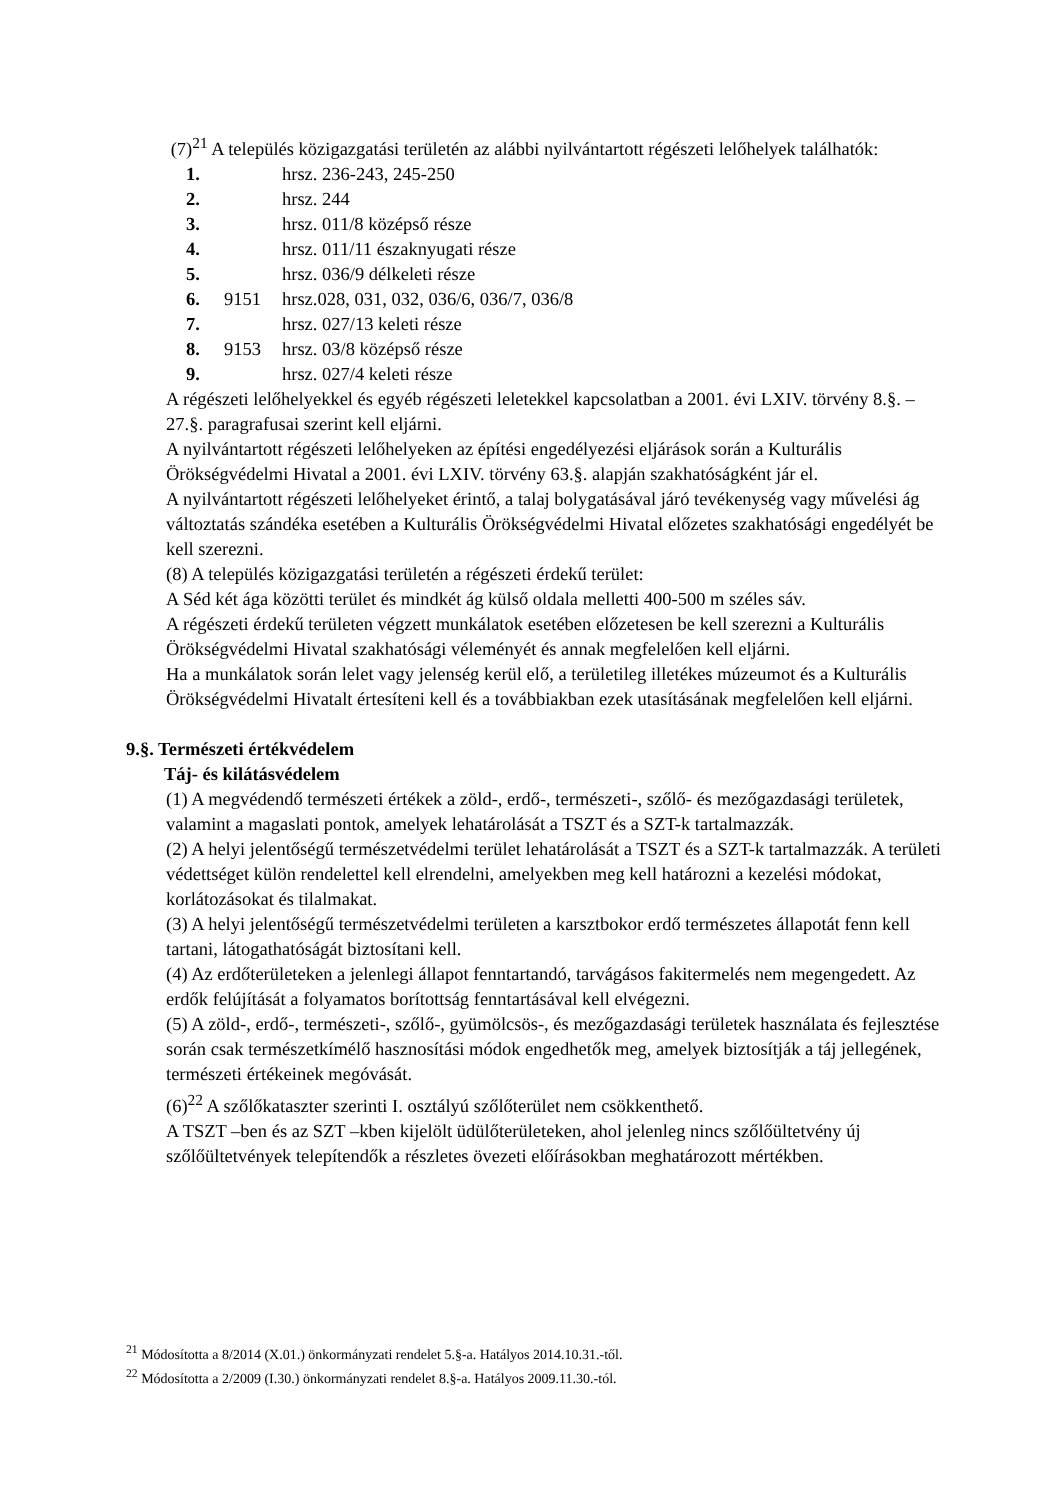(7)<sup>21</sup> A település közigazgatási területén az alábbi nyilvántartott régészeti lelőhelyek találhatók:
| 1. | | hrsz. 236-243, 245-250 |
| 2. | | hrsz. 244 |
| 3. | | hrsz. 011/8 középső része |
| 4. | | hrsz. 011/11 északnyugati része |
| 5. | | hrsz. 036/9 délkeleti része |
| 6. | 9151 | hrsz.028, 031, 032, 036/6, 036/7, 036/8 |
| 7. | | hrsz. 027/13 keleti része |
| 8. | 9153 | hrsz. 03/8 középső része |
| 9. | | hrsz. 027/4 keleti része |
A régészeti lelőhelyekkel és egyéb régészeti leletekkel kapcsolatban a 2001. évi LXIV. törvény 8.§. – 27.§. paragrafusai szerint kell eljárni.
A nyilvántartott régészeti lelőhelyeken az építési engedélyezési eljárások során a Kulturális Örökségvédelmi Hivatal a 2001. évi LXIV. törvény 63.§. alapján szakhatóságként jár el.
A nyilvántartott régészeti lelőhelyeket érintő, a talaj bolygatásával járó tevékenység vagy művelési ág változtatás szándéka esetében a Kulturális Örökségvédelmi Hivatal előzetes szakhatósági engedélyét be kell szerezni.
(8) A település közigazgatási területén a régészeti érdekű terület:
A Séd két ága közötti terület és mindkét ág külső oldala melletti 400-500 m széles sáv.
A régészeti érdekű területen végzett munkálatok esetében előzetesen be kell szerezni a Kulturális Örökségvédelmi Hivatal szakhatósági véleményét és annak megfelelően kell eljárni.
Ha a munkálatok során lelet vagy jelenség kerül elő, a területileg illetékes múzeumot és a Kulturális Örökségvédelmi Hivatalt értesíteni kell és a továbbiakban ezek utasításának megfelelően kell eljárni.
9.§. Természeti értékvédelem
Táj- és kilátásvédelem
(1) A megvédendő természeti értékek a zöld-, erdő-, természeti-, szőlő- és mezőgazdasági területek, valamint a magaslati pontok, amelyek lehatárolását a TSZT és a SZT-k tartalmazzák.
(2) A helyi jelentőségű természetvédelmi terület lehatárolását a TSZT és a SZT-k tartalmazzák. A területi védettséget külön rendelettel kell elrendelni, amelyekben meg kell határozni a kezelési módokat, korlátozásokat és tilalmakat.
(3) A helyi jelentőségű természetvédelmi területen a karsztbokor erdő természetes állapotát fenn kell tartani, látogathatóságát biztosítani kell.
(4) Az erdőterületeken a jelenlegi állapot fenntartandó, tarvágásos fakitermelés nem megengedett. Az erdők felújítását a folyamatos borítottság fenntartásával kell elvégezni.
(5) A zöld-, erdő-, természeti-, szőlő-, gyümölcsös-, és mezőgazdasági területek használata és fejlesztése során csak természetkímélő hasznosítási módok engedhetők meg, amelyek biztosítják a táj jellegének, természeti értékeinek megóvását.
(6)<sup>22</sup> A szőlőkataszter szerinti I. osztályú szőlőterület nem csökkenthető.
A TSZT –ben és az SZT –kben kijelölt üdülőterületeken, ahol jelenleg nincs szőlőültetvény új szőlőültetvények telepítendők a részletes övezeti előírásokban meghatározott mértékben.
<sup>21</sup> Módosította a 8/2014 (X.01.) önkormányzati rendelet 5.§-a. Hatályos 2014.10.31.-től.
<sup>22</sup> Módosította a 2/2009 (I.30.) önkormányzati rendelet 8.§-a. Hatályos 2009.11.30.-tól.